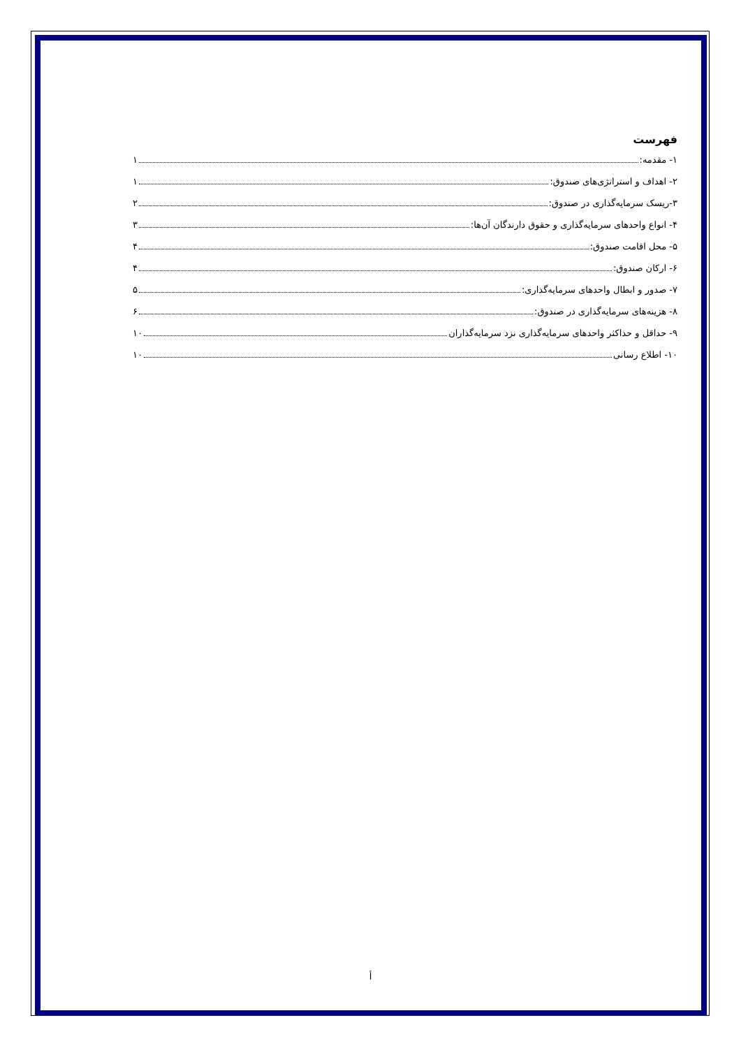فهرست
۱- مقدمه: ۱
۲- اهداف و استراتژی‌های صندوق: ۱
۳-ریسک سرمایه‌گذاری در صندوق: ۲
۴- انواع واحدهای سرمایه‌گذاری و حقوق دارندگان آن‌ها: ۳
۵- محل اقامت صندوق: ۴
۶- ارکان صندوق: ۴
۷- صدور و ابطال واحدهای سرمایه‌گذاری: ۵
۸- هزینه‌های سرمایه‌گذاری در صندوق: ۶
۹- حداقل و حداکثر واحدهای سرمایه‌گذاری نزد سرمایه‌گذاران ۱۰
۱۰- اطلاع رسانی ۱۰
أ